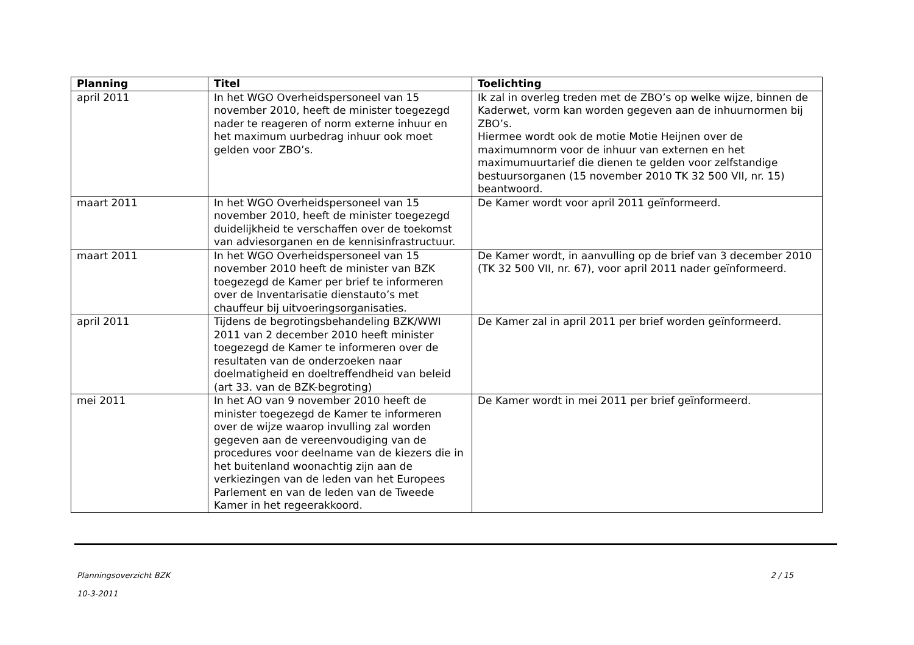| Planning | Titel | Toelichting |
| --- | --- | --- |
| april 2011 | In het WGO Overheidspersoneel van 15 november 2010, heeft de minister toegezegd nader te reageren of norm externe inhuur en het maximum uurbedrag inhuur ook moet gelden voor ZBO’s. | Ik zal in overleg treden met de ZBO’s op welke wijze, binnen de Kaderwet, vorm kan worden gegeven aan de inhuurnormen bij ZBO’s. Hiermee wordt ook de motie Motie Heijnen over de maximumnorm voor de inhuur van externen en het maximumuurtarief die dienen te gelden voor zelfstandige bestuursorganen (15 november 2010 TK 32 500 VII, nr. 15) beantwoord. |
| maart 2011 | In het WGO Overheidspersoneel van 15 november 2010, heeft de minister toegezegd duidelijkheid te verschaffen over de toekomst van adviesorganen en de kennisinfrastructuur. | De Kamer wordt voor april 2011 geïnformeerd. |
| maart 2011 | In het WGO Overheidspersoneel van 15 november 2010 heeft de minister van BZK toegezegd de Kamer per brief te informeren over de Inventarisatie dienstauto’s met chauffeur bij uitvoeringsorganisaties. | De Kamer wordt, in aanvulling op de brief van 3 december 2010 (TK 32 500 VII, nr. 67), voor april 2011 nader geïnformeerd. |
| april 2011 | Tijdens de begrotingsbehandeling BZK/WWI 2011 van 2 december 2010 heeft minister toegezegd de Kamer te informeren over de resultaten van de onderzoeken naar doelmatigheid en doeltreffendheid van beleid (art 33. van de BZK-begroting) | De Kamer zal in april 2011 per brief worden geïnformeerd. |
| mei 2011 | In het AO van 9 november 2010 heeft de minister toegezegd de Kamer te informeren over de wijze waarop invulling zal worden gegeven aan de vereenvoudiging van de procedures voor deelname van de kiezers die in het buitenland woonachtig zijn aan de verkiezingen van de leden van het Europees Parlement en van de leden van de Tweede Kamer in het regeerakkoord. | De Kamer wordt in mei 2011 per brief geïnformeerd. |
Planningsoverzicht BZK
10-3-2011
2 / 15